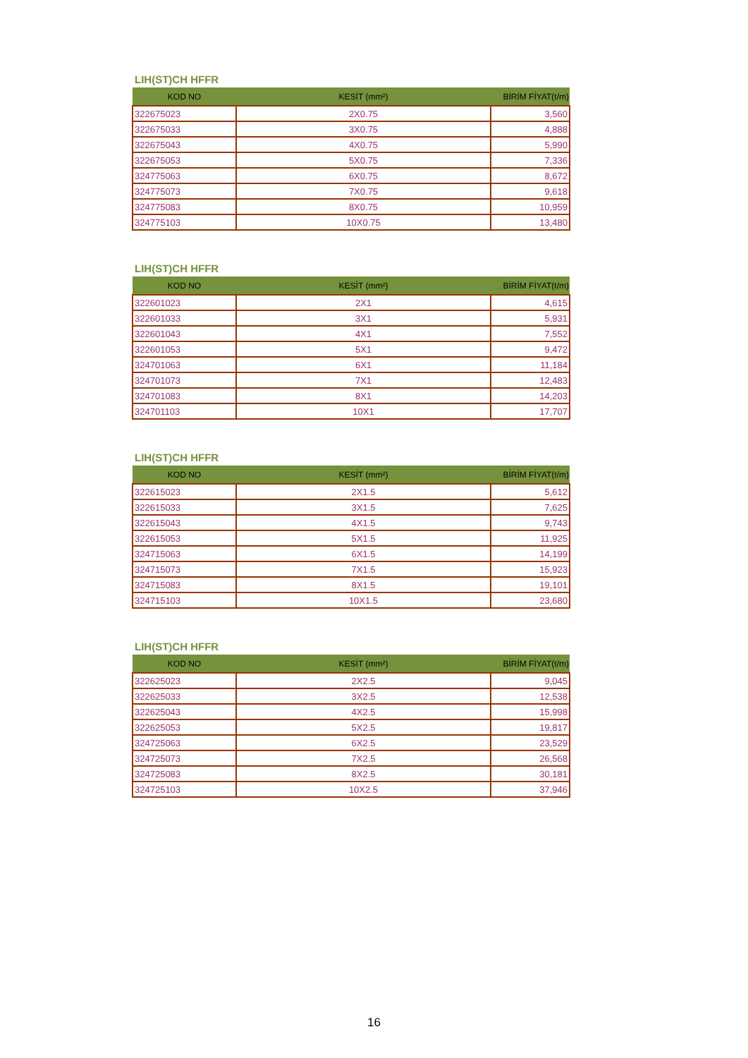LIH(ST)CH HFFR
| KOD NO | KESİT (mm²) | BİRİM FİYAT(t/m) |
| --- | --- | --- |
| 322675023 | 2X0.75 | 3,560 |
| 322675033 | 3X0.75 | 4,888 |
| 322675043 | 4X0.75 | 5,990 |
| 322675053 | 5X0.75 | 7,336 |
| 324775063 | 6X0.75 | 8,672 |
| 324775073 | 7X0.75 | 9,618 |
| 324775083 | 8X0.75 | 10,959 |
| 324775103 | 10X0.75 | 13,480 |
LIH(ST)CH HFFR
| KOD NO | KESİT (mm²) | BİRİM FİYAT(t/m) |
| --- | --- | --- |
| 322601023 | 2X1 | 4,615 |
| 322601033 | 3X1 | 5,931 |
| 322601043 | 4X1 | 7,552 |
| 322601053 | 5X1 | 9,472 |
| 324701063 | 6X1 | 11,184 |
| 324701073 | 7X1 | 12,483 |
| 324701083 | 8X1 | 14,203 |
| 324701103 | 10X1 | 17,707 |
LIH(ST)CH HFFR
| KOD NO | KESİT (mm²) | BİRİM FİYAT(t/m) |
| --- | --- | --- |
| 322615023 | 2X1.5 | 5,612 |
| 322615033 | 3X1.5 | 7,625 |
| 322615043 | 4X1.5 | 9,743 |
| 322615053 | 5X1.5 | 11,925 |
| 324715063 | 6X1.5 | 14,199 |
| 324715073 | 7X1.5 | 15,923 |
| 324715083 | 8X1.5 | 19,101 |
| 324715103 | 10X1.5 | 23,680 |
LIH(ST)CH HFFR
| KOD NO | KESİT (mm²) | BİRİM FİYAT(t/m) |
| --- | --- | --- |
| 322625023 | 2X2.5 | 9,045 |
| 322625033 | 3X2.5 | 12,538 |
| 322625043 | 4X2.5 | 15,998 |
| 322625053 | 5X2.5 | 19,817 |
| 324725063 | 6X2.5 | 23,529 |
| 324725073 | 7X2.5 | 26,568 |
| 324725083 | 8X2.5 | 30,181 |
| 324725103 | 10X2.5 | 37,946 |
16